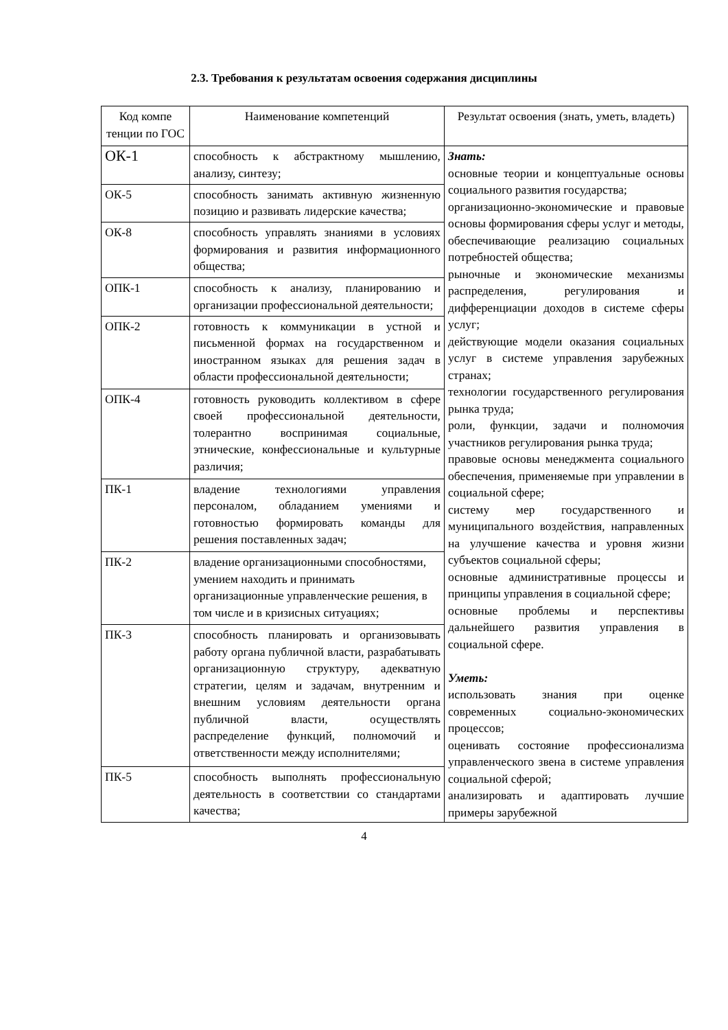2.3. Требования к результатам освоения содержания дисциплины
| Код компе тенции по ГОС | Наименование компетенций | Результат освоения (знать, уметь, владеть) |
| --- | --- | --- |
| ОК-1 | способность к абстрактному мышлению, анализу, синтезу; | Знать: основные теории и концептуальные основы социального развития государства; организационно-экономические и правовые основы формирования сферы услуг и методы, обеспечивающие реализацию социальных потребностей общества; рыночные и экономические механизмы распределения, регулирования и дифференциации доходов в системе сферы услуг; действующие модели оказания социальных услуг в системе управления зарубежных странах; технологии государственного регулирования рынка труда; роли, функции, задачи и полномочия участников регулирования рынка труда; правовые основы менеджмента социального обеспечения, применяемые при управлении в социальной сфере; систему мер государственного и муниципального воздействия, направленных на улучшение качества и уровня жизни субъектов социальной сферы; основные административные процессы и принципы управления в социальной сфере; основные проблемы и перспективы дальнейшего развития управления в социальной сфере. Уметь: использовать знания при оценке современных социально-экономических процессов; оценивать состояние профессионализма управленческого звена в системе управления социальной сферой; анализировать и адаптировать лучшие примеры зарубежной |
| ОК-5 | способность занимать активную жизненную позицию и развивать лидерские качества; | |
| ОК-8 | способность управлять знаниями в условиях формирования и развития информационного общества; | |
| ОПК-1 | способность к анализу, планированию и организации профессиональной деятельности; | |
| ОПК-2 | готовность к коммуникации в устной и письменной формах на государственном и иностранном языках для решения задач в области профессиональной деятельности; | |
| ОПК-4 | готовность руководить коллективом в сфере своей профессиональной деятельности, толерантно воспринимая социальные, этнические, конфессиональные и культурные различия; | |
| ПК-1 | владение технологиями управления персоналом, обладанием умениями и готовностью формировать команды для решения поставленных задач; | |
| ПК-2 | владение организационными способностями, умением находить и принимать организационные управленческие решения, в том числе и в кризисных ситуациях; | |
| ПК-3 | способность планировать и организовывать работу органа публичной власти, разрабатывать организационную структуру, адекватную стратегии, целям и задачам, внутренним и внешним условиям деятельности органа публичной власти, осуществлять распределение функций, полномочий и ответственности между исполнителями; | |
| ПК-5 | способность выполнять профессиональную деятельность в соответствии со стандартами качества; | |
4